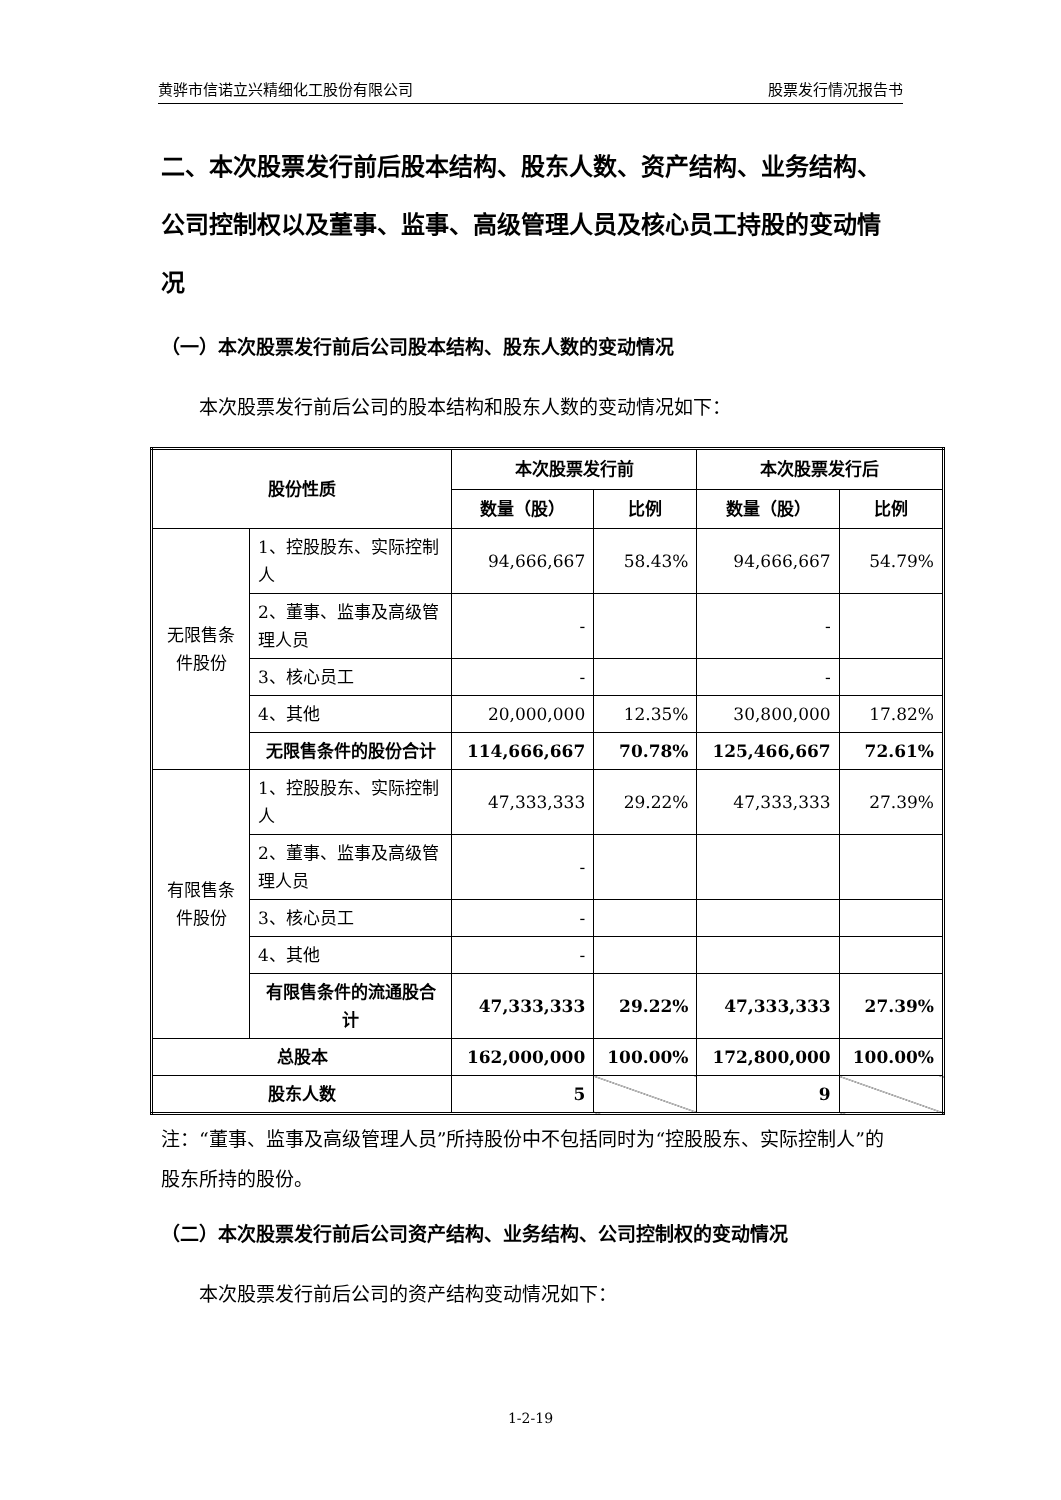黄骅市信诺立兴精细化工股份有限公司 股票发行情况报告书
二、本次股票发行前后股本结构、股东人数、资产结构、业务结构、公司控制权以及董事、监事、高级管理人员及核心员工持股的变动情况
（一）本次股票发行前后公司股本结构、股东人数的变动情况
本次股票发行前后公司的股本结构和股东人数的变动情况如下：
| 股份性质 | | 本次股票发行前 | | 本次股票发行后 | |
| --- | --- | --- | --- | --- | --- |
| | | 数量（股） | 比例 | 数量（股） | 比例 |
| 无限售条件股份 | 1、控股股东、实际控制人 | 94,666,667 | 58.43% | 94,666,667 | 54.79% |
| | 2、董事、监事及高级管理人员 | - | | - | |
| | 3、核心员工 | - | | - | |
| | 4、其他 | 20,000,000 | 12.35% | 30,800,000 | 17.82% |
| | 无限售条件的股份合计 | 114,666,667 | 70.78% | 125,466,667 | 72.61% |
| 有限售条件股份 | 1、控股股东、实际控制人 | 47,333,333 | 29.22% | 47,333,333 | 27.39% |
| | 2、董事、监事及高级管理人员 | - | | | |
| | 3、核心员工 | - | | | |
| | 4、其他 | - | | | |
| | 有限售条件的流通股合计 | 47,333,333 | 29.22% | 47,333,333 | 27.39% |
| 总股本 | | 162,000,000 | 100.00% | 172,800,000 | 100.00% |
| 股东人数 | | 5 | | 9 | |
注：“董事、监事及高级管理人员”所持股份中不包括同时为“控股股东、实际控制人”的股东所持的股份。
（二）本次股票发行前后公司资产结构、业务结构、公司控制权的变动情况
本次股票发行前后公司的资产结构变动情况如下：
1-2-19